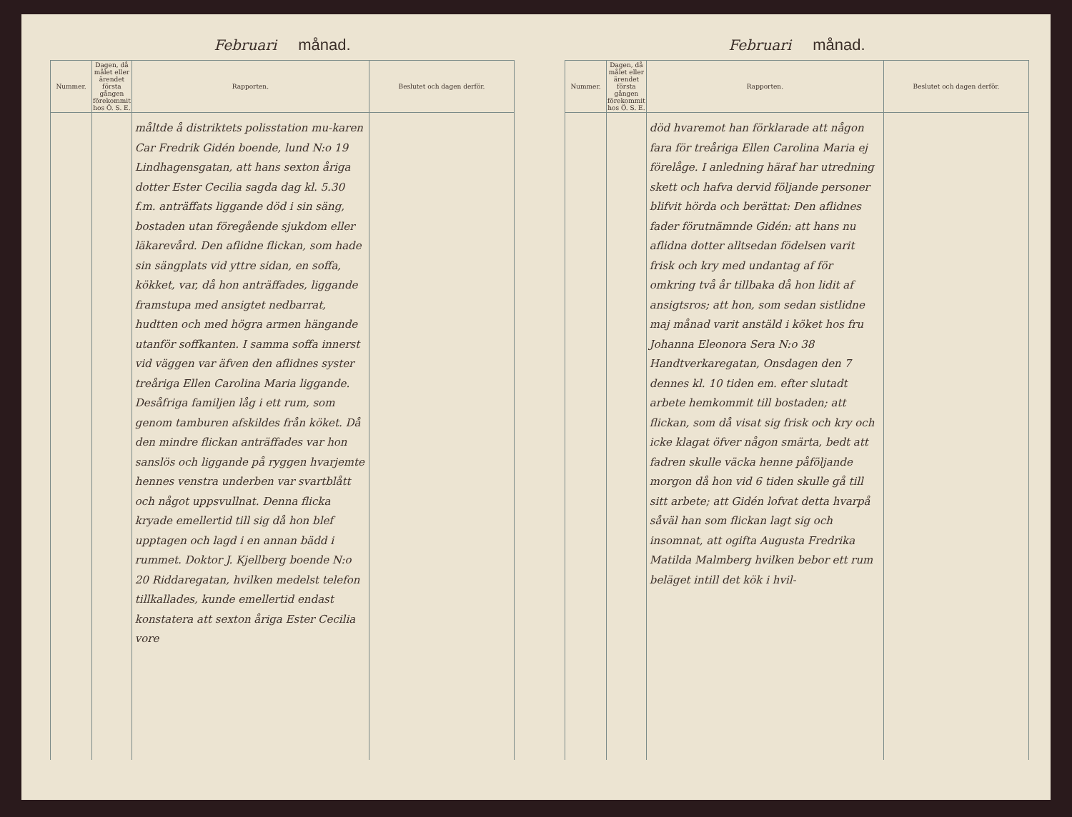Februari månad.
| Nummer. | Dagen, då målet eller ärendet första gången förekommit hos Ö. S. E. | Rapporten. | Beslutet och dagen derför. |
| --- | --- | --- | --- |
| | | måltde å distriktets polisstation mu-karen Car Fredrik Gidén boende, lund N:o 19 Lindhagensgatan, att hans sexton åriga dotter Ester Cecilia sagda dag kl. 5.30 f.m. anträffats liggande död i sin säng, bostaden utan föregående sjukdom eller läkarevård. Den aflidne flickan, som hade sin sängplats vid yttre sidan, en soffa, kökket, var, då hon anträffades, liggande framstupa med ansigtet nedbarrat, hudtten och med högra armen hängande utanför soffkanten. I samma soffa innerst vid väggen var äfven den aflidnes syster treåriga Ellen Carolina Maria liggande. Desåfriga familjen låg i ett rum, som genom tamburen afskildes från köket. Då den mindre flickan anträffades var hon sanslös och liggande på ryggen hvarjemte hennes venstra underben var svartblått och något uppsvullnat. Denna flicka kryade emellertid till sig då hon blef upptagen och lagd i en annan bädd i rummet. Doktor J. Kjellberg boende N:o 20 Riddaregatan, hvilken medelst telefon tillkallades, kunde emellertid endast konstatera att sexton åriga Ester Cecilia vore | |
Februari månad.
| Nummer. | Dagen, då målet eller ärendet första gången förekommit hos Ö. S. E. | Rapporten. | Beslutet och dagen derför. |
| --- | --- | --- | --- |
| | | död hvaremot han förklarade att någon fara för treåriga Ellen Carolina Maria ej förelåge. I anledning häraf har utredning skett och hafva dervid följande personer blifvit hörda och berättat: Den aflidnes fader förutnämnde Gidén: att hans nu aflidna dotter alltsedan födelsen varit frisk och kry med undantag af för omkring två år tillbaka då hon lidit af ansigtsros; att hon, som sedan sistlidne maj månad varit anstäld i köket hos fru Johanna Eleonora Sera N:o 38 Handtverkaregatan, Onsdagen den 7 dennes kl. 10 tiden em. efter slutadt arbete hemkommit till bostaden; att flickan, som då visat sig frisk och kry och icke klagat öfver någon smärta, bedt att fadren skulle väcka henne påföljande morgon då hon vid 6 tiden skulle gå till sitt arbete; att Gidén lofvat detta hvarpå såväl han som flickan lagt sig och insomnat, att ogifta Augusta Fredrika Matilda Malmberg hvilken bebor ett rum beläget intill det kök i hvil- | |